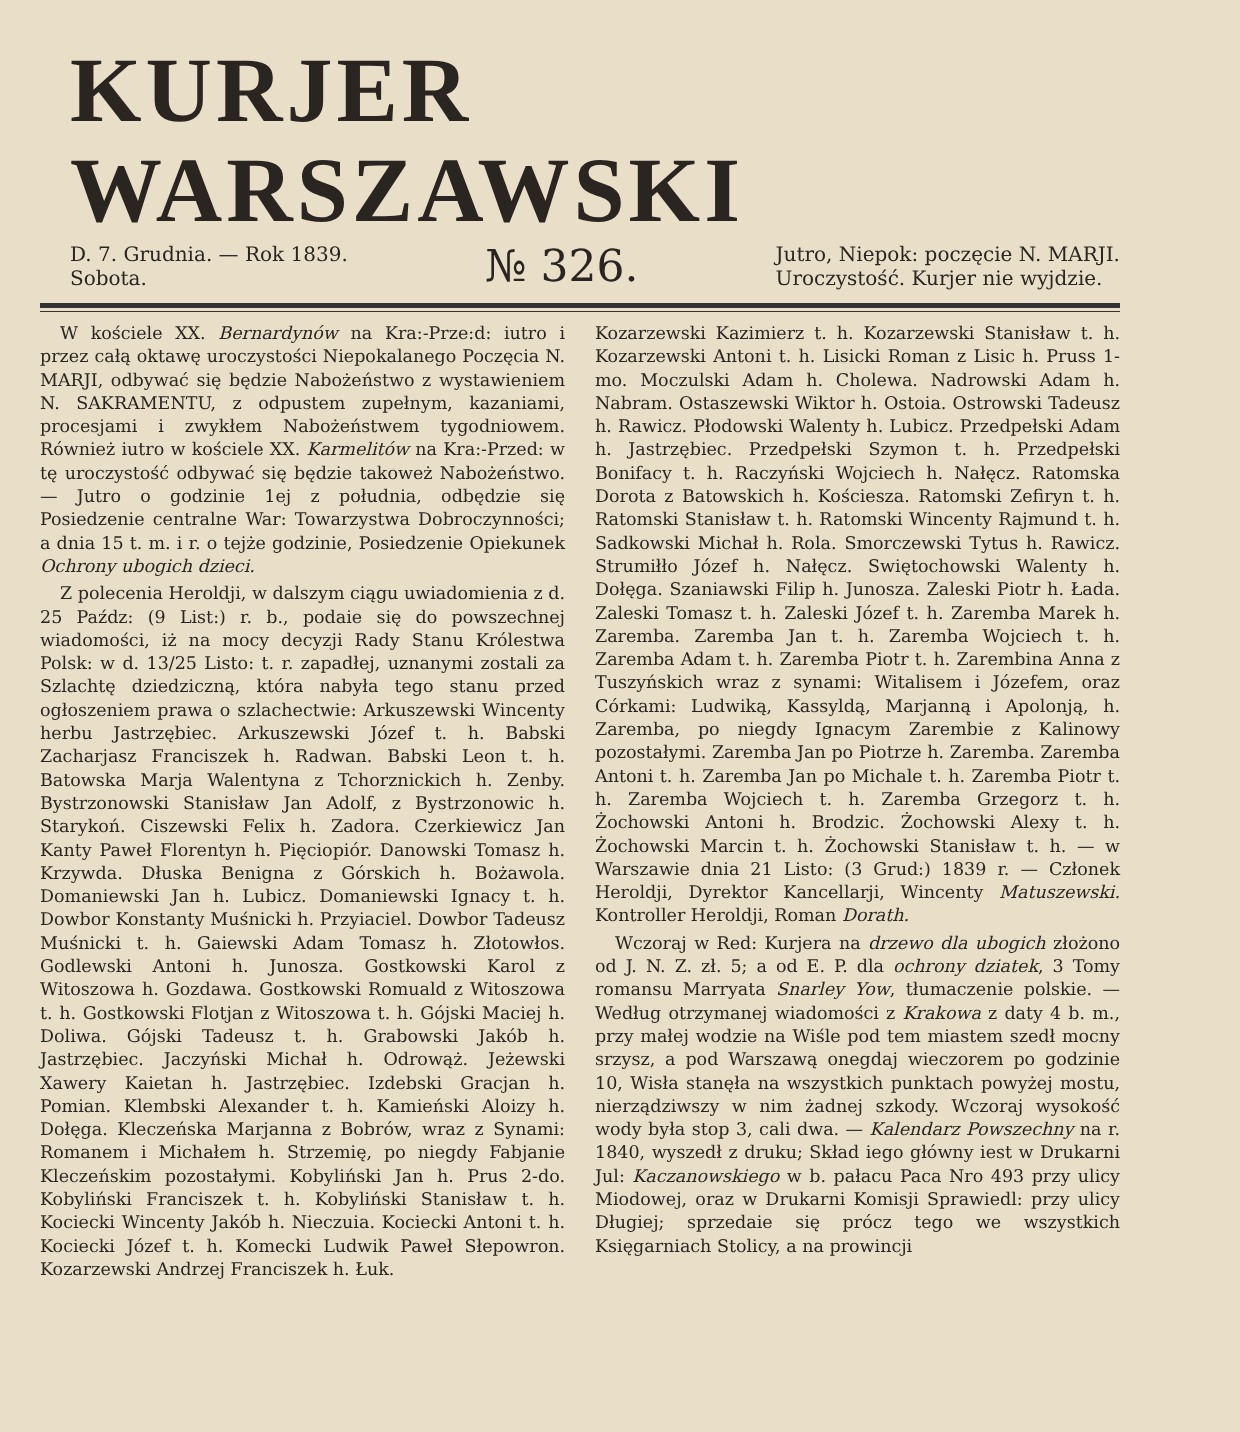KURJER WARSZAWSKI
D. 7. Grudnia. — Rok 1839.
Sobota.
№ 326.
Jutro, Niepok: poczęcie N. MARJI.
Uroczystość. Kurjer nie wyjdzie.
W kościele XX. Bernardynów na Kra:-Prze:d: iutro i przez całą oktawę uroczystości Niepokalanego Poczęcia N. MARJI, odbywać się będzie Nabożeństwo z wystawieniem N. SAKRAMENTU, z odpustem zupełnym, kazaniami, procesjami i zwykłem Nabożeństwem tygodniowem. Również iutro w kościele XX. Karmelitów na Kra:-Przed: w tę uroczystość odbywać się będzie takoweż Nabożeństwo. — Jutro o godzinie 1ej z południa, odbędzie się Posiedzenie centralne War: Towarzystwa Dobroczynności; a dnia 15 t. m. i r. o tejże godzinie, Posiedzenie Opiekunek Ochrony ubogich dzieci.
Z polecenia Heroldji, w dalszym ciągu uwiadomienia z d. 25 Paźdz: (9 List:) r. b., podaie się do powszechnej wiadomości, iż na mocy decyzji Rady Stanu Królestwa Polsk: w d. 13/25 Listo: t. r. zapadłej, uznanymi zostali za Szlachtę dziedziczną, która nabyła tego stanu przed ogłoszeniem prawa o szlachectwie: Arkuszewski Wincenty herbu Jastrzębiec. Arkuszewski Józef t. h. Babski Zacharjasz Franciszek h. Radwan. Babski Leon t. h. Batowska Marja Walentyna z Tchorznickich h. Zenby. Bystrzonowski Stanisław Jan Adolf, z Bystrzonowic h. Starykoń. Ciszewski Felix h. Zadora. Czerkiewicz Jan Kanty Paweł Florentyn h. Pięciopiór. Danowski Tomasz h. Krzywda. Dłuska Benigna z Górskich h. Bożawola. Domaniewski Jan h. Lubicz. Domaniewski Ignacy t. h. Dowbor Konstanty Muśnicki h. Przyiaciel. Dowbor Tadeusz Muśnicki t. h. Gaiewski Adam Tomasz h. Złotowłos. Godlewski Antoni h. Junosza. Gostkowski Karol z Witoszowa h. Gozdawa. Gostkowski Romuald z Witoszowa t. h. Gostkowski Flotjan z Witoszowa t. h. Gójski Maciej h. Doliwa. Gójski Tadeusz t. h. Grabowski Jakób h. Jastrzębiec. Jaczyński Michał h. Odrowąż. Jeżewski Xawery Kaietan h. Jastrzębiec. Izdebski Gracjan h. Pomian. Klembski Alexander t. h. Kamieński Aloizy h. Dołęga. Kleczeńska Marjanna z Bobrów, wraz z Synami: Romanem i Michałem h. Strzemię, po niegdy Fabjanie Kleczeńskim pozostałymi. Kobyliński Jan h. Prus 2-do. Kobyliński Franciszek t. h. Kobyliński Stanisław t. h. Kociecki Wincenty Jakób h. Nieczuia. Kociecki Antoni t. h. Kociecki Józef t. h. Komecki Ludwik Paweł Słepowron. Kozarzewski Andrzej Franciszek h. Łuk.
Kozarzewski Kazimierz t. h. Kozarzewski Stanisław t. h. Kozarzewski Antoni t. h. Lisicki Roman z Lisic h. Pruss 1-mo. Moczulski Adam h. Cholewa. Nadrowski Adam h. Nabram. Ostaszewski Wiktor h. Ostoia. Ostrowski Tadeusz h. Rawicz. Płodowski Walenty h. Lubicz. Przedpełski Adam h. Jastrzębiec. Przedpełski Szymon t. h. Przedpełski Bonifacy t. h. Raczyński Wojciech h. Nałęcz. Ratomska Dorota z Batowskich h. Kościesza. Ratomski Zefiryn t. h. Ratomski Stanisław t. h. Ratomski Wincenty Rajmund t. h. Sadkowski Michał h. Rola. Smorczewski Tytus h. Rawicz. Strumiłło Józef h. Nałęcz. Swiętochowski Walenty h. Dołęga. Szaniawski Filip h. Junosza. Zaleski Piotr h. Łada. Zaleski Tomasz t. h. Zaleski Józef t. h. Zaremba Marek h. Zaremba. Zaremba Jan t. h. Zaremba Wojciech t. h. Zaremba Adam t. h. Zaremba Piotr t. h. Zarembina Anna z Tuszyńskich wraz z synami: Witalisem i Józefem, oraz Córkami: Ludwiką, Kassyldą, Marjanną i Apolonją, h. Zaremba, po niegdy Ignacym Zarembie z Kalinowy pozostałymi. Zaremba Jan po Piotrze h. Zaremba. Zaremba Antoni t. h. Zaremba Jan po Michale t. h. Zaremba Piotr t. h. Zaremba Wojciech t. h. Zaremba Grzegorz t. h. Żochowski Antoni h. Brodzic. Żochowski Alexy t. h. Żochowski Marcin t. h. Żochowski Stanisław t. h. — w Warszawie dnia 21 Listo: (3 Grud:) 1839 r. — Członek Heroldji, Dyrektor Kancellarji, Wincenty Matuszewski. Kontroller Heroldji, Roman Dorath.
Wczoraj w Red: Kurjera na drzewo dla ubogich złożono od J. N. Z. zł. 5; a od E. P. dla ochrony dziatek, 3 Tomy romansu Marryata Snarley Yow, tłumaczenie polskie. — Według otrzymanej wiadomości z Krakowa z daty 4 b. m., przy małej wodzie na Wiśle pod tem miastem szedł mocny srzysz, a pod Warszawą onegdaj wieczorem po godzinie 10, Wisła stanęła na wszystkich punktach powyżej mostu, nierządziwszy w nim żadnej szkody. Wczoraj wysokość wody była stop 3, cali dwa. — Kalendarz Powszechny na r. 1840, wyszedł z druku; Skład iego główny iest w Drukarni Jul: Kaczanowskiego w b. pałacu Paca Nro 493 przy ulicy Miodowej, oraz w Drukarni Komisji Sprawiedl: przy ulicy Długiej; sprzedaie się prócz tego we wszystkich Księgarniach Stolicy, a na prowincji